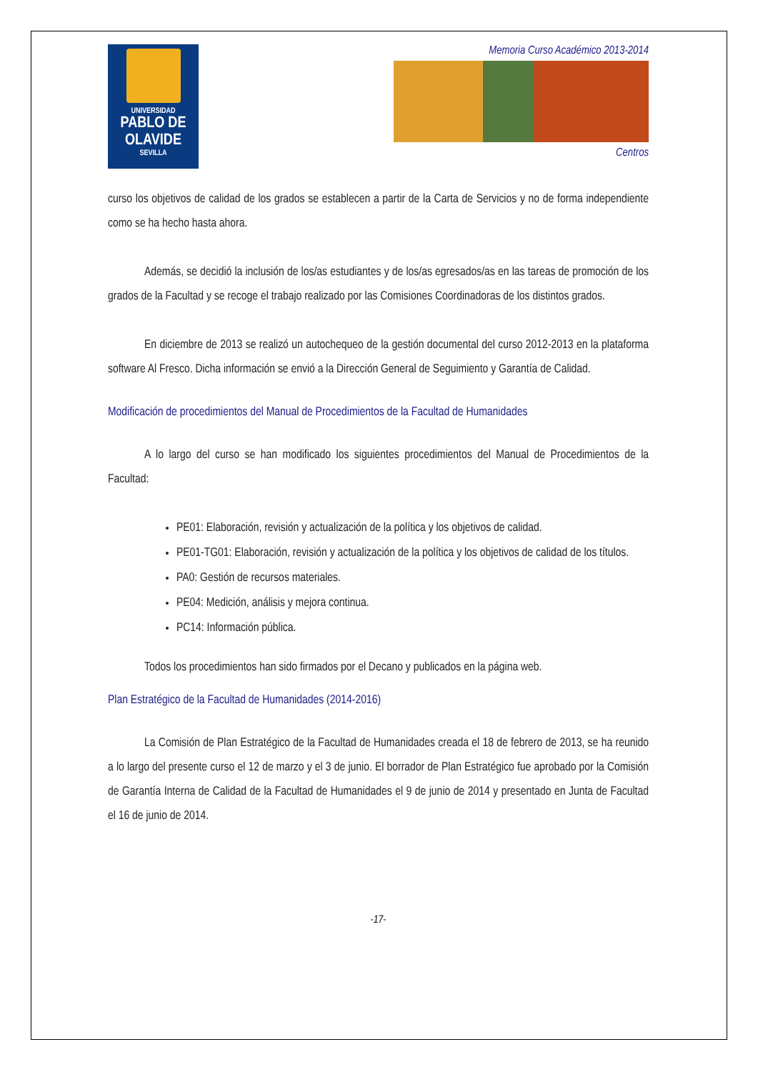UNIVERSIDAD
PABLO DE OLAVIDE
SEVILLA
Memoria Curso Académico 2013-2014
Centros
curso los objetivos de calidad de los grados se establecen a partir de la Carta de Servicios y no de forma independiente como se ha hecho hasta ahora.
Además, se decidió la inclusión de los/as estudiantes y de los/as egresados/as en las tareas de promoción de los grados de la Facultad y se recoge el trabajo realizado por las Comisiones Coordinadoras de los distintos grados.
En diciembre de 2013 se realizó un autochequeo de la gestión documental del curso 2012-2013 en la plataforma software Al Fresco. Dicha información se envió a la Dirección General de Seguimiento y Garantía de Calidad.
Modificación de procedimientos del Manual de Procedimientos de la Facultad de Humanidades
A lo largo del curso se han modificado los siguientes procedimientos del Manual de Procedimientos de la Facultad:
PE01: Elaboración, revisión y actualización de la política y los objetivos de calidad.
PE01-TG01: Elaboración, revisión y actualización de la política y los objetivos de calidad de los títulos.
PA0: Gestión de recursos materiales.
PE04: Medición, análisis y mejora continua.
PC14: Información pública.
Todos los procedimientos han sido firmados por el Decano y publicados en la página web.
Plan Estratégico de la Facultad de Humanidades (2014-2016)
La Comisión de Plan Estratégico de la Facultad de Humanidades creada el 18 de febrero de 2013, se ha reunido a lo largo del presente curso el 12 de marzo y el 3 de junio. El borrador de Plan Estratégico fue aprobado por la Comisión de Garantía Interna de Calidad de la Facultad de Humanidades el 9 de junio de 2014 y presentado en Junta de Facultad el 16 de junio de 2014.
-17-